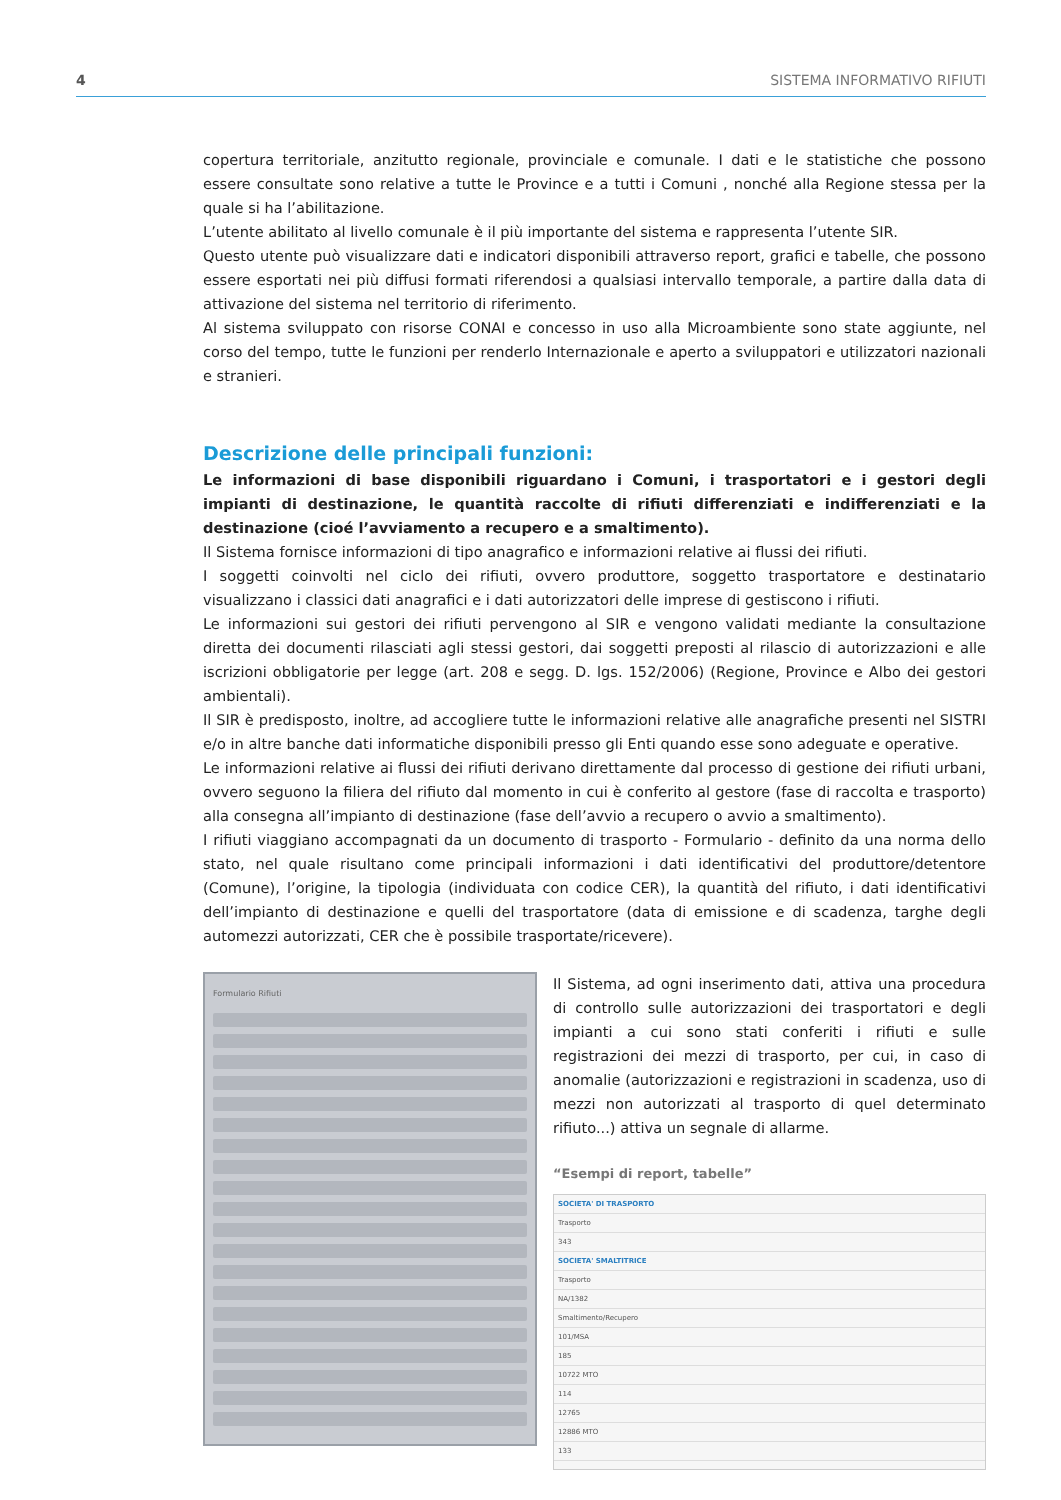4 SISTEMA INFORMATIVO RIFIUTI
copertura territoriale, anzitutto regionale, provinciale e comunale. I dati e le statistiche che possono essere consultate sono relative a tutte le Province e a tutti i Comuni , nonché alla Regione stessa per la quale si ha l’abilitazione.
L’utente abilitato al livello comunale è il più importante del sistema e rappresenta l’utente SIR.
Questo utente può visualizzare dati e indicatori disponibili attraverso report, grafici e tabelle, che possono essere esportati nei più diffusi formati riferendosi a qualsiasi intervallo temporale, a partire dalla data di attivazione del sistema nel territorio di riferimento.
Al sistema sviluppato con risorse CONAI e concesso in uso alla Microambiente sono state aggiunte, nel corso del tempo, tutte le funzioni per renderlo Internazionale e aperto a sviluppatori e utilizzatori nazionali e stranieri.
Descrizione delle principali funzioni:
Le informazioni di base disponibili riguardano i Comuni, i trasportatori e i gestori degli impianti di destinazione, le quantità raccolte di rifiuti differenziati e indifferenziati e la destinazione (cioé l’avviamento a recupero e a smaltimento).
Il Sistema fornisce informazioni di tipo anagrafico e informazioni relative ai flussi dei rifiuti.
I soggetti coinvolti nel ciclo dei rifiuti, ovvero produttore, soggetto trasportatore e destinatario visualizzano i classici dati anagrafici e i dati autorizzatori delle imprese di gestiscono i rifiuti.
Le informazioni sui gestori dei rifiuti pervengono al SIR e vengono validati mediante la consultazione diretta dei documenti rilasciati agli stessi gestori, dai soggetti preposti al rilascio di autorizzazioni e alle iscrizioni obbligatorie per legge (art. 208 e segg. D. lgs. 152/2006) (Regione, Province e Albo dei gestori ambientali).
Il SIR è predisposto, inoltre, ad accogliere tutte le informazioni relative alle anagrafiche presenti nel SISTRI e/o in altre banche dati informatiche disponibili presso gli Enti quando esse sono adeguate e operative.
Le informazioni relative ai flussi dei rifiuti derivano direttamente dal processo di gestione dei rifiuti urbani, ovvero seguono la filiera del rifiuto dal momento in cui è conferito al gestore (fase di raccolta e trasporto) alla consegna all’impianto di destinazione (fase dell’avvio a recupero o avvio a smaltimento).
I rifiuti viaggiano accompagnati da un documento di trasporto - Formulario - definito da una norma dello stato, nel quale risultano come principali informazioni i dati identificativi del produttore/detentore (Comune), l’origine, la tipologia (individuata con codice CER), la quantità del rifiuto, i dati identificativi dell’impianto di destinazione e quelli del trasportatore (data di emissione e di scadenza, targhe degli automezzi autorizzati, CER che è possibile trasportate/ricevere).
Formulario Rifiuti
Il Sistema, ad ogni inserimento dati, attiva una procedura di controllo sulle autorizzazioni dei trasportatori e degli impianti a cui sono stati conferiti i rifiuti e sulle registrazioni dei mezzi di trasporto, per cui, in caso di anomalie (autorizzazioni e registrazioni in scadenza, uso di mezzi non autorizzati al trasporto di quel determinato rifiuto...) attiva un segnale di allarme.
“Esempi di report, tabelle”
SOCIETA' DI TRASPORTO
Trasporto
343
SOCIETA' SMALTITRICE
Trasporto
NA/1382
Smaltimento/Recupero
101/MSA
185
10722 MTO
114
12765
12886 MTO
133